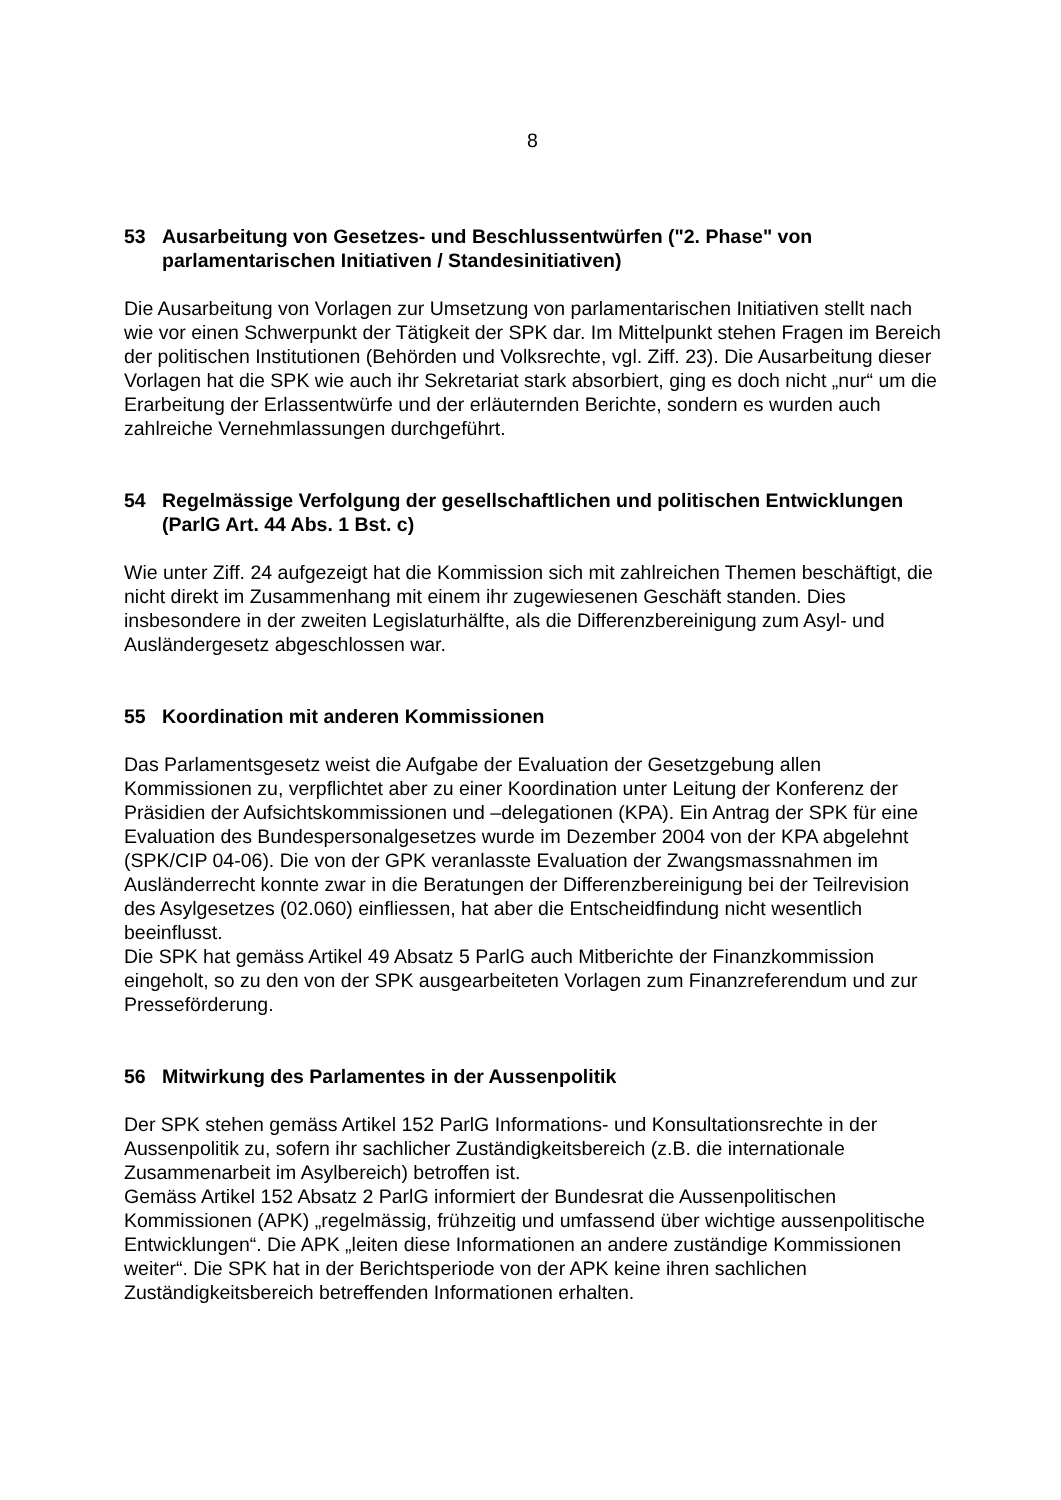8
53 Ausarbeitung von Gesetzes- und Beschlussentwürfen ("2. Phase" von parlamentarischen Initiativen / Standesinitiativen)
Die Ausarbeitung von Vorlagen zur Umsetzung von parlamentarischen Initiativen stellt nach wie vor einen Schwerpunkt der Tätigkeit der SPK dar. Im Mittelpunkt stehen Fragen im Bereich der politischen Institutionen (Behörden und Volksrechte, vgl. Ziff. 23). Die Ausarbeitung dieser Vorlagen hat die SPK wie auch ihr Sekretariat stark absorbiert, ging es doch nicht „nur“ um die Erarbeitung der Erlassentwürfe und der erläuternden Berichte, sondern es wurden auch zahlreiche Vernehmlassungen durchgeführt.
54 Regelmässige Verfolgung der gesellschaftlichen und politischen Entwicklungen (ParlG Art. 44 Abs. 1 Bst. c)
Wie unter Ziff. 24 aufgezeigt hat die Kommission sich mit zahlreichen Themen beschäftigt, die nicht direkt im Zusammenhang mit einem ihr zugewiesenen Geschäft standen. Dies insbesondere in der zweiten Legislaturhälfte, als die Differenzbereinigung zum Asyl- und Ausländergesetz abgeschlossen war.
55 Koordination mit anderen Kommissionen
Das Parlamentsgesetz weist die Aufgabe der Evaluation der Gesetzgebung allen Kommissionen zu, verpflichtet aber zu einer Koordination unter Leitung der Konferenz der Präsidien der Aufsichtskommissionen und –delegationen (KPA). Ein Antrag der SPK für eine Evaluation des Bundespersonalgesetzes wurde im Dezember 2004 von der KPA abgelehnt (SPK/CIP 04-06). Die von der GPK veranlasste Evaluation der Zwangsmassnahmen im Ausländerrecht konnte zwar in die Beratungen der Differenzbereinigung bei der Teilrevision des Asylgesetzes (02.060) einfliessen, hat aber die Entscheidfindung nicht wesentlich beeinflusst.
Die SPK hat gemäss Artikel 49 Absatz 5 ParlG auch Mitberichte der Finanzkommission eingeholt, so zu den von der SPK ausgearbeiteten Vorlagen zum Finanzreferendum und zur Presseförderung.
56 Mitwirkung des Parlamentes in der Aussenpolitik
Der SPK stehen gemäss Artikel 152 ParlG Informations- und Konsultationsrechte in der Aussenpolitik zu, sofern ihr sachlicher Zuständigkeitsbereich (z.B. die internationale Zusammenarbeit im Asylbereich) betroffen ist.
Gemäss Artikel 152 Absatz 2 ParlG informiert der Bundesrat die Aussenpolitischen Kommissionen (APK) „regelmässig, frühzeitig und umfassend über wichtige aussenpolitische Entwicklungen“. Die APK „leiten diese Informationen an andere zuständige Kommissionen weiter“. Die SPK hat in der Berichtsperiode von der APK keine ihren sachlichen Zuständigkeitsbereich betreffenden Informationen erhalten.